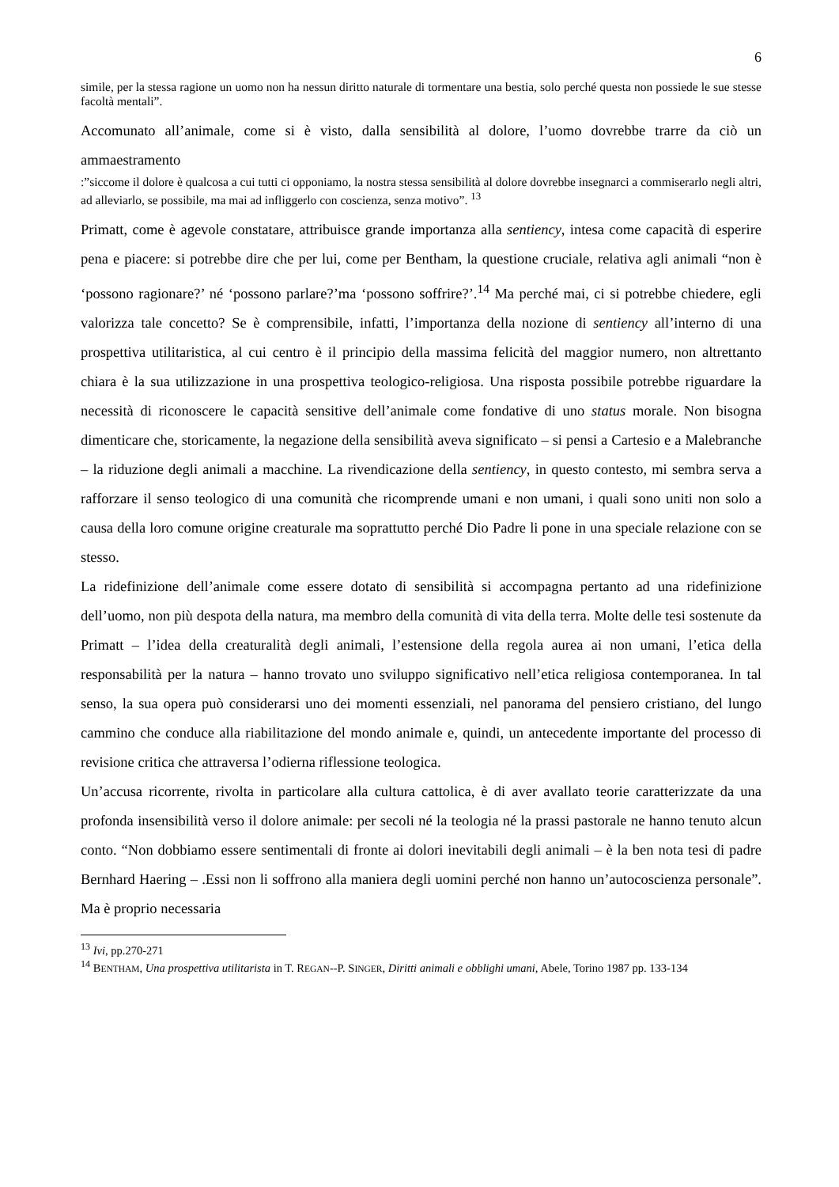6
simile, per la stessa ragione un uomo non ha nessun diritto naturale di tormentare una bestia, solo perché questa non possiede le sue stesse facoltà mentali”.
Accomunato all’animale, come si è visto, dalla sensibilità al dolore, l’uomo dovrebbe trarre da ciò un ammaestramento
:”siccome il dolore è qualcosa a cui tutti ci opponiamo, la nostra stessa sensibilità al dolore dovrebbe insegnarci a commiserarlo negli altri, ad alleviarlo, se possibile, ma mai ad infliggerlo con coscienza, senza motivo”. <sup>13</sup>
Primatt, come è agevole constatare, attribuisce grande importanza alla sentiency, intesa come capacità di esperire pena e piacere: si potrebbe dire che per lui, come per Bentham, la questione cruciale, relativa agli animali “non è ‘possono ragionare?’ né ‘possono parlare?’ma ‘possono soffrire?’.<sup>14</sup> Ma perché mai, ci si potrebbe chiedere, egli valorizza tale concetto? Se è comprensibile, infatti, l’importanza della nozione di sentiency all’interno di una prospettiva utilitaristica, al cui centro è il principio della massima felicità del maggior numero, non altrettanto chiara è la sua utilizzazione in una prospettiva teologico-religiosa. Una risposta possibile potrebbe riguardare la necessità di riconoscere le capacità sensitive dell’animale come fondative di uno status morale. Non bisogna dimenticare che, storicamente, la negazione della sensibilità aveva significato – si pensi a Cartesio e a Malebranche – la riduzione degli animali a macchine. La rivendicazione della sentiency, in questo contesto, mi sembra serva a rafforzare il senso teologico di una comunità che ricomprende umani e non umani, i quali sono uniti non solo a causa della loro comune origine creaturale ma soprattutto perché Dio Padre li pone in una speciale relazione con se stesso.
La ridefinizione dell’animale come essere dotato di sensibilità si accompagna pertanto ad una ridefinizione dell’uomo, non più despota della natura, ma membro della comunità di vita della terra. Molte delle tesi sostenute da Primatt – l’idea della creaturalità degli animali, l’estensione della regola aurea ai non umani, l’etica della responsabilità per la natura – hanno trovato uno sviluppo significativo nell’etica religiosa contemporanea. In tal senso, la sua opera può considerarsi uno dei momenti essenziali, nel panorama del pensiero cristiano, del lungo cammino che conduce alla riabilitazione del mondo animale e, quindi, un antecedente importante del processo di revisione critica che attraversa l’odierna riflessione teologica.
Un’accusa ricorrente, rivolta in particolare alla cultura cattolica, è di aver avallato teorie caratterizzate da una profonda insensibilità verso il dolore animale: per secoli né la teologia né la prassi pastorale ne hanno tenuto alcun conto. “Non dobbiamo essere sentimentali di fronte ai dolori inevitabili degli animali – è la ben nota tesi di padre Bernhard Haering – .Essi non li soffrono alla maniera degli uomini perché non hanno un’autocoscienza personale”. Ma è proprio necessaria
<sup>13</sup> Ivi, pp.270-271
<sup>14</sup> BENTHAM, Una prospettiva utilitarista in T. REGAN--P. SINGER, Diritti animali e obblighi umani, Abele, Torino 1987 pp. 133-134